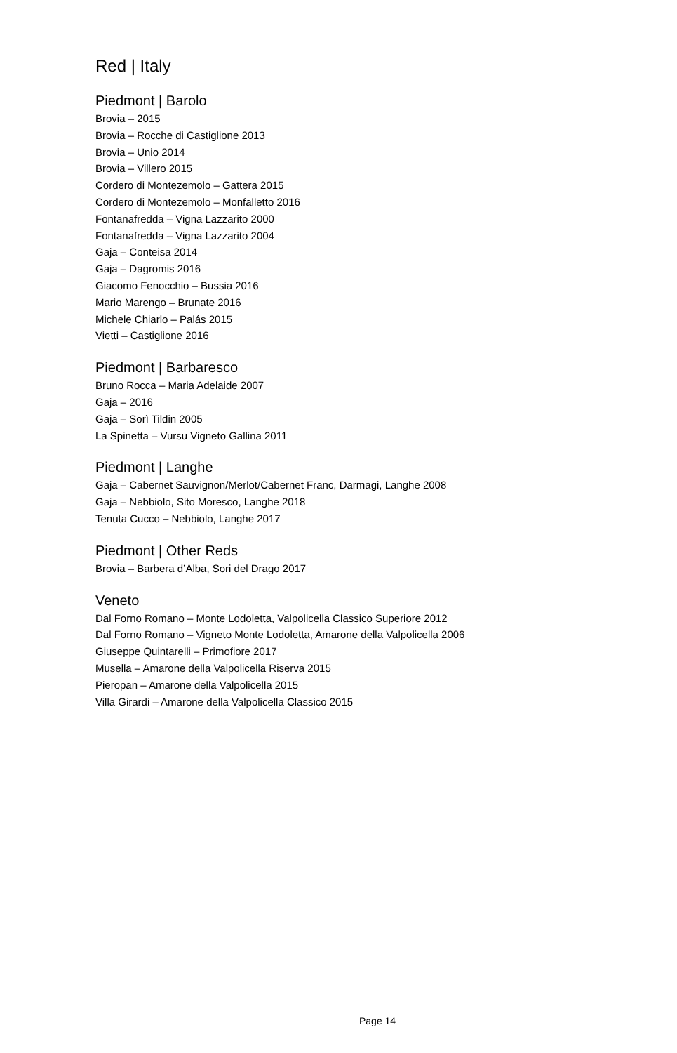Red | Italy
Piedmont | Barolo
Brovia – 2015
Brovia – Rocche di Castiglione 2013
Brovia – Unio 2014
Brovia – Villero 2015
Cordero di Montezemolo – Gattera 2015
Cordero di Montezemolo – Monfalletto 2016
Fontanafredda – Vigna Lazzarito 2000
Fontanafredda – Vigna Lazzarito 2004
Gaja – Conteisa 2014
Gaja – Dagromis 2016
Giacomo Fenocchio – Bussia 2016
Mario Marengo – Brunate 2016
Michele Chiarlo – Palás 2015
Vietti – Castiglione 2016
Piedmont | Barbaresco
Bruno Rocca – Maria Adelaide 2007
Gaja – 2016
Gaja – Sorì Tildin 2005
La Spinetta – Vursu Vigneto Gallina 2011
Piedmont | Langhe
Gaja – Cabernet Sauvignon/Merlot/Cabernet Franc, Darmagi, Langhe 2008
Gaja – Nebbiolo, Sito Moresco, Langhe 2018
Tenuta Cucco – Nebbiolo, Langhe 2017
Piedmont | Other Reds
Brovia – Barbera d’Alba, Sori del Drago 2017
Veneto
Dal Forno Romano – Monte Lodoletta, Valpolicella Classico Superiore 2012
Dal Forno Romano – Vigneto Monte Lodoletta, Amarone della Valpolicella 2006
Giuseppe Quintarelli – Primofiore 2017
Musella – Amarone della Valpolicella Riserva 2015
Pieropan – Amarone della Valpolicella 2015
Villa Girardi – Amarone della Valpolicella Classico 2015
Page 14